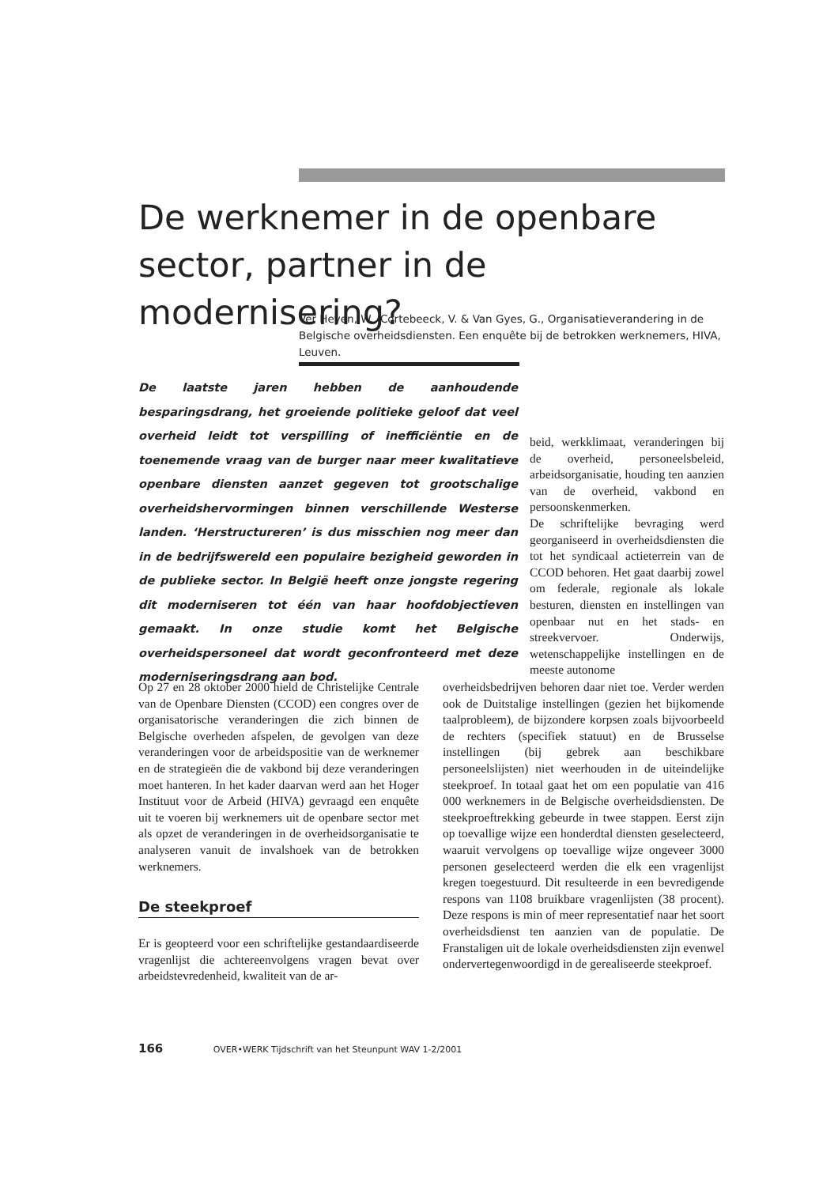De werknemer in de openbare sector, partner in de modernisering?
Ver Heyen, W., Cortebeeck, V. & Van Gyes, G., Organisatieverandering in de Belgische overheidsdiensten. Een enquête bij de betrokken werknemers, HIVA, Leuven.
De laatste jaren hebben de aanhoudende besparingsdrang, het groeiende politieke geloof dat veel overheid leidt tot verspilling of inefficiëntie en de toenemende vraag van de burger naar meer kwalitatieve openbare diensten aanzet gegeven tot grootschalige overheidshervormingen binnen verschillende Westerse landen. ‘Herstructureren’ is dus misschien nog meer dan in de bedrijfswereld een populaire bezigheid geworden in de publieke sector. In België heeft onze jongste regering dit moderniseren tot één van haar hoofdobjectieven gemaakt. In onze studie komt het Belgische overheidspersoneel dat wordt geconfronteerd met deze moderniseringsdrang aan bod.
Op 27 en 28 oktober 2000 hield de Christelijke Centrale van de Openbare Diensten (CCOD) een congres over de organisatorische veranderingen die zich binnen de Belgische overheden afspelen, de gevolgen van deze veranderingen voor de arbeidspositie van de werknemer en de strategieën die de vakbond bij deze veranderingen moet hanteren. In het kader daarvan werd aan het Hoger Instituut voor de Arbeid (HIVA) gevraagd een enquête uit te voeren bij werknemers uit de openbare sector met als opzet de veranderingen in de overheidsorganisatie te analyseren vanuit de invalshoek van de betrokken werknemers.
De steekproef
Er is geopteerd voor een schriftelijke gestandaardiseerde vragenlijst die achtereenvolgens vragen bevat over arbeidstevredenheid, kwaliteit van de ar-
beid, werkklimaat, veranderingen bij de overheid, personeelsbeleid, arbeidsorganisatie, houding ten aanzien van de overheid, vakbond en persoonskenmerken.
De schriftelijke bevraging werd georganiseerd in overheidsdiensten die tot het syndicaal actieterrein van de CCOD behoren. Het gaat daarbij zowel om federale, regionale als lokale besturen, diensten en instellingen van openbaar nut en het stads- en streekvervoer. Onderwijs, wetenschappelijke instellingen en de meeste autonome
overheidsbedrijven behoren daar niet toe. Verder werden ook de Duitstalige instellingen (gezien het bijkomende taalprobleem), de bijzondere korpsen zoals bijvoorbeeld de rechters (specifiek statuut) en de Brusselse instellingen (bij gebrek aan beschikbare personeelslijsten) niet weerhouden in de uiteindelijke steekproef. In totaal gaat het om een populatie van 416 000 werknemers in de Belgische overheidsdiensten. De steekproeftrekking gebeurde in twee stappen. Eerst zijn op toevallige wijze een honderdtal diensten geselecteerd, waaruit vervolgens op toevallige wijze ongeveer 3000 personen geselecteerd werden die elk een vragenlijst kregen toegestuurd. Dit resulteerde in een bevredigende respons van 1108 bruikbare vragenlijsten (38 procent). Deze respons is min of meer representatief naar het soort overheidsdienst ten aanzien van de populatie. De Franstaligen uit de lokale overheidsdiensten zijn evenwel ondervertegenwoordigd in de gerealiseerde steekproef.
166 OVER•WERK Tijdschrift van het Steunpunt WAV 1-2/2001